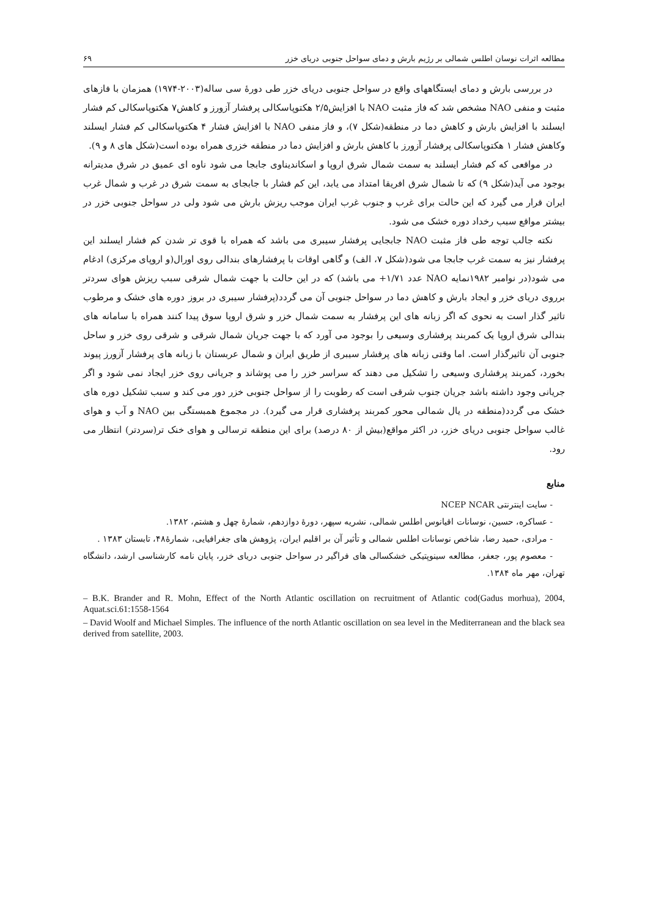مطالعه اثرات نوسان اطلس شمالی بر رژیم بارش و دمای سواحل جنوبی دریای خزر ۶۹
در بررسی بارش و دمای ایستگاههای واقع در سواحل جنوبی دریای خزر طی دورهٔ سی ساله(۲۰۰۳-۱۹۷۴) همزمان با فازهای مثبت و منفی NAO مشخص شد که فاز مثبت NAO با افزایش۲/۵ هکتوپاسکالی پرفشار آزورز و کاهش۷ هکتوپاسکالی کم فشار ایسلند با افزایش بارش و کاهش دما در منطقه(شکل ۷)، و فاز منفی NAO با افزایش فشار ۴ هکتوپاسکالی کم فشار ایسلند وکاهش فشار ۱ هکتوپاسکالی پرفشار آزورز با کاهش بارش و افزایش دما در منطقه خزری همراه بوده است(شکل های ۸ و ۹).
در مواقعی که کم فشار ایسلند به سمت شمال شرق اروپا و اسکاندیناوی جابجا می شود ناوه ای عمیق در شرق مدیترانه بوجود می آید(شکل ۹) که تا شمال شرق افریقا امتداد می یابد، این کم فشار با جابجای به سمت شرق در غرب و شمال غرب ایران قرار می گیرد که این حالت برای غرب و جنوب غرب ایران موجب ریزش بارش می شود ولی در سواحل جنوبی خزر در بیشتر مواقع سبب رخداد دوره خشک می شود.
نکته جالب توجه طی فاز مثبت NAO جابجایی پرفشار سیبری می باشد که همراه با قوی تر شدن کم فشار ایسلند این پرفشار نیز به سمت غرب جابجا می شود(شکل ۷، الف) و گاهی اوقات با پرفشارهای بندالی روی اورال(و اروپای مرکزی) ادغام می شود(در نوامبر ۱۹۸۲نمایه NAO عدد ۱/۷۱+ می باشد) که در این حالت با جهت شمال شرقی سبب ریزش هوای سردتر برروی دریای خزر و ایجاد بارش و کاهش دما در سواحل جنوبی آن می گردد(پرفشار سیبری در بروز دوره های خشک و مرطوب تاثیر گذار است به نحوی که اگر زبانه های این پرفشار به سمت شمال خزر و شرق اروپا سوق پیدا کنند همراه با سامانه های بندالی شرق اروپا یک کمربند پرفشاری وسیعی را بوجود می آورد که با جهت جریان شمال شرقی و شرقی روی خزر و ساحل جنوبی آن تاثیرگذار است. اما وقتی زبانه های پرفشار سیبری از طریق ایران و شمال عربستان با زبانه های پرفشار آزورز پیوند بخورد، کمربند پرفشاری وسیعی را تشکیل می دهند که سراسر خزر را می پوشاند و جریانی روی خزر ایجاد نمی شود و اگر جریانی وجود داشته باشد جریان جنوب شرقی است که رطوبت را از سواحل جنوبی خزر دور می کند و سبب تشکیل دوره های خشک می گردد(منطقه در یال شمالی محور کمربند پرفشاری قرار می گیرد). در مجموع همبستگی بین NAO و آب و هوای غالب سواحل جنوبی دریای خزر، در اکثر مواقع(بیش از ۸۰ درصد) برای این منطقه ترسالی و هوای خنک تر(سردتر) انتظار می رود.
منابع
- سایت اینترنتی NCEP NCAR
- عساکره، حسین، نوسانات اقیانوس اطلس شمالی، نشریه سپهر، دورهٔ دوازدهم، شمارهٔ چهل و هشتم، ۱۳۸۲.
- مرادی، حمید رضا، شاخص نوسانات اطلس شمالی و تأثیر آن بر اقلیم ایران، پژوهش های جغرافیایی، شمارهٔ۴۸، تابستان ۱۳۸۳ .
- معصوم پور، جعفر، مطالعه سینوپتیکی خشکسالی های فراگیر در سواحل جنوبی دریای خزر، پایان نامه کارشناسی ارشد، دانشگاه تهران، مهر ماه ۱۳۸۴.
– B.K. Brander and R. Mohn, Effect of the North Atlantic oscillation on recruitment of Atlantic cod(Gadus morhua), 2004, Aquat.sci.61:1558-1564
– David Woolf and Michael Simples. The influence of the north Atlantic oscillation on sea level in the Mediterranean and the black sea derived from satellite, 2003.